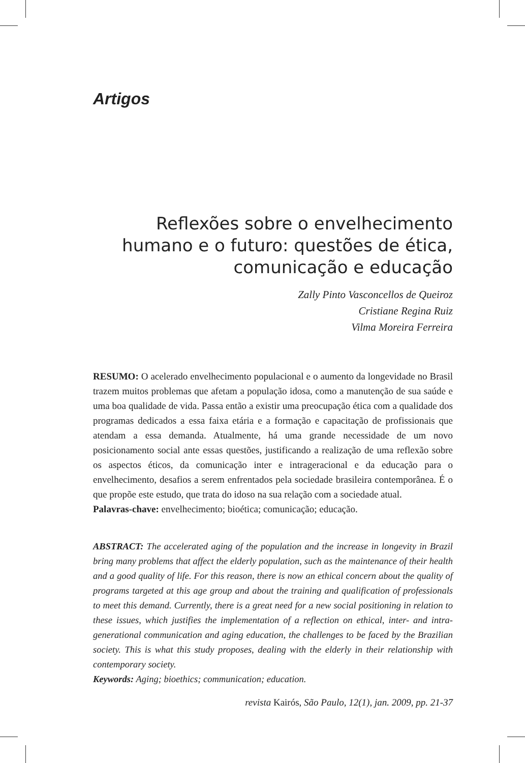Artigos
Reflexões sobre o envelhecimento humano e o futuro: questões de ética, comunicação e educação
Zally Pinto Vasconcellos de Queiroz
Cristiane Regina Ruiz
Vilma Moreira Ferreira
RESUMO: O acelerado envelhecimento populacional e o aumento da longevidade no Brasil trazem muitos problemas que afetam a população idosa, como a manutenção de sua saúde e uma boa qualidade de vida. Passa então a existir uma preocupação ética com a qualidade dos programas dedicados a essa faixa etária e a formação e capacitação de profissionais que atendam a essa demanda. Atualmente, há uma grande necessidade de um novo posicionamento social ante essas questões, justificando a realização de uma reflexão sobre os aspectos éticos, da comunicação inter e intrageracional e da educação para o envelhecimento, desafios a serem enfrentados pela sociedade brasileira contemporânea. É o que propõe este estudo, que trata do idoso na sua relação com a sociedade atual.
Palavras-chave: envelhecimento; bioética; comunicação; educação.
ABSTRACT: The accelerated aging of the population and the increase in longevity in Brazil bring many problems that affect the elderly population, such as the maintenance of their health and a good quality of life. For this reason, there is now an ethical concern about the quality of programs targeted at this age group and about the training and qualification of professionals to meet this demand. Currently, there is a great need for a new social positioning in relation to these issues, which justifies the implementation of a reflection on ethical, inter- and intra-generational communication and aging education, the challenges to be faced by the Brazilian society. This is what this study proposes, dealing with the elderly in their relationship with contemporary society.
Keywords: Aging; bioethics; communication; education.
revista Kairós, São Paulo, 12(1), jan. 2009, pp. 21-37